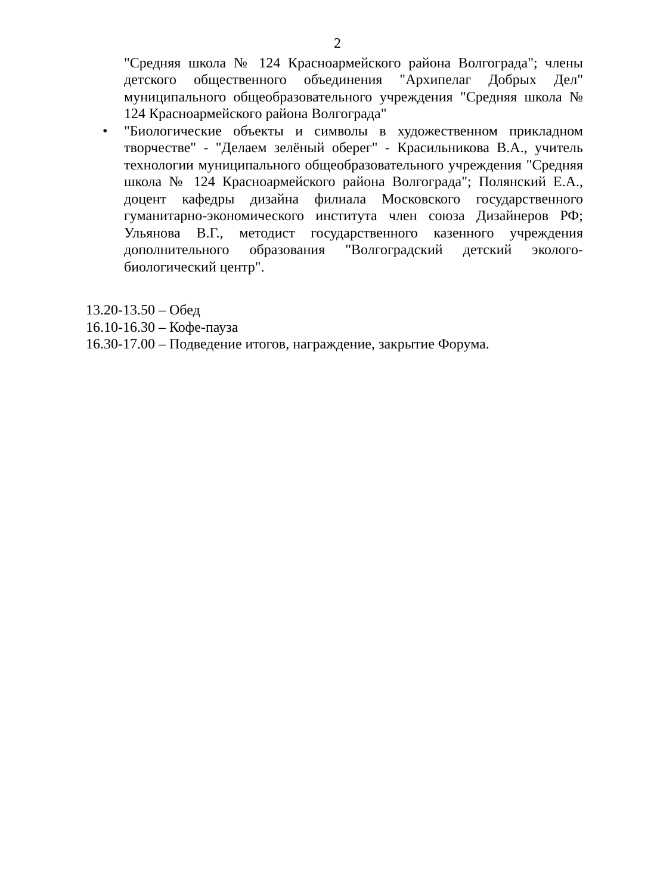2
"Средняя школа № 124 Красноармейского района Волгограда"; члены детского общественного объединения "Архипелаг Добрых Дел" муниципального общеобразовательного учреждения "Средняя школа № 124 Красноармейского района Волгограда"
• "Биологические объекты и символы в художественном прикладном творчестве" - "Делаем зелёный оберег" - Красильникова В.А., учитель технологии муниципального общеобразовательного учреждения "Средняя школа № 124 Красноармейского района Волгограда"; Полянский Е.А., доцент кафедры дизайна филиала Московского государственного гуманитарно-экономического института член союза Дизайнеров РФ; Ульянова В.Г., методист государственного казенного учреждения дополнительного образования "Волгоградский детский эколого-биологический центр".
13.20-13.50 – Обед
16.10-16.30 – Кофе-пауза
16.30-17.00 – Подведение итогов, награждение, закрытие Форума.